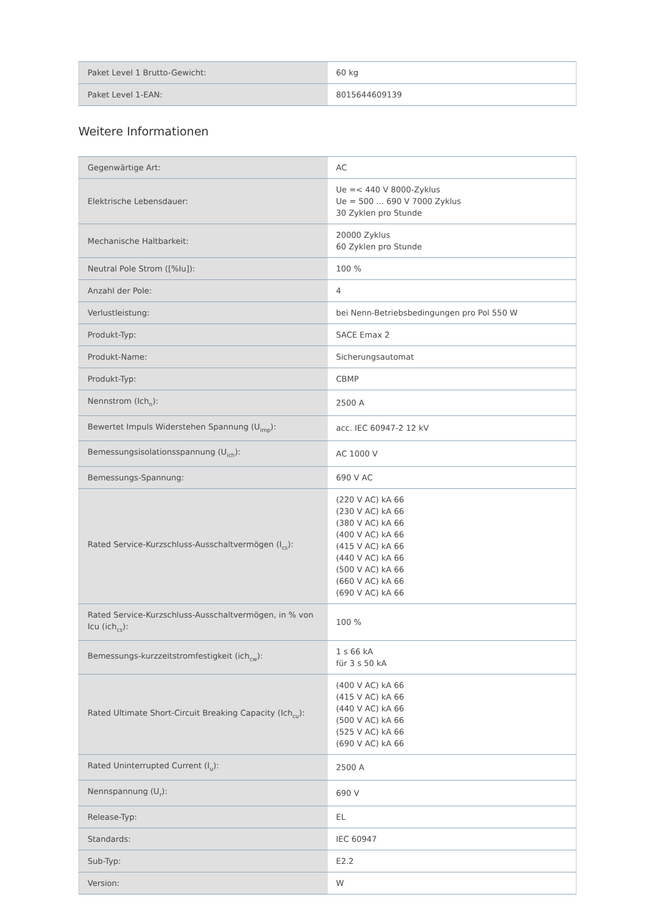| Paket Level 1 Brutto-Gewicht: | 60 kg |
| Paket Level 1-EAN: | 8015644609139 |
Weitere Informationen
| Gegenwärtige Art: | AC |
| Elektrische Lebensdauer: | Ue =< 440 V 8000-Zyklus Ue = 500 ... 690 V 7000 Zyklus 30 Zyklen pro Stunde |
| Mechanische Haltbarkeit: | 20000 Zyklus 60 Zyklen pro Stunde |
| Neutral Pole Strom ([%Iu]): | 100 % |
| Anzahl der Pole: | 4 |
| Verlustleistung: | bei Nenn-Betriebsbedingungen pro Pol 550 W |
| Produkt-Typ: | SACE Emax 2 |
| Produkt-Name: | Sicherungsautomat |
| Produkt-Typ: | CBMP |
| Nennstrom (Ich<sub>n</sub>): | 2500 A |
| Bewertet Impuls Widerstehen Spannung (U<sub>imp</sub>): | acc. IEC 60947-2 12 kV |
| Bemessungsisolationsspannung (U<sub>ich</sub>): | AC 1000 V |
| Bemessungs-Spannung: | 690 V AC |
| Rated Service-Kurzschluss-Ausschaltvermögen (I<sub>cs</sub>): | (220 V AC) kA 66 (230 V AC) kA 66 (380 V AC) kA 66 (400 V AC) kA 66 (415 V AC) kA 66 (440 V AC) kA 66 (500 V AC) kA 66 (660 V AC) kA 66 (690 V AC) kA 66 |
| Rated Service-Kurzschluss-Ausschaltvermögen, in % von Icu (ich<sub>cs</sub>): | 100 % |
| Bemessungs-kurzzeitstromfestigkeit (ich<sub>cw</sub>): | 1 s 66 kA für 3 s 50 kA |
| Rated Ultimate Short-Circuit Breaking Capacity (Ich<sub>cu</sub>): | (400 V AC) kA 66 (415 V AC) kA 66 (440 V AC) kA 66 (500 V AC) kA 66 (525 V AC) kA 66 (690 V AC) kA 66 |
| Rated Uninterrupted Current (I<sub>u</sub>): | 2500 A |
| Nennspannung (U<sub>r</sub>): | 690 V |
| Release-Typ: | EL |
| Standards: | IEC 60947 |
| Sub-Typ: | E2.2 |
| Version: | W |